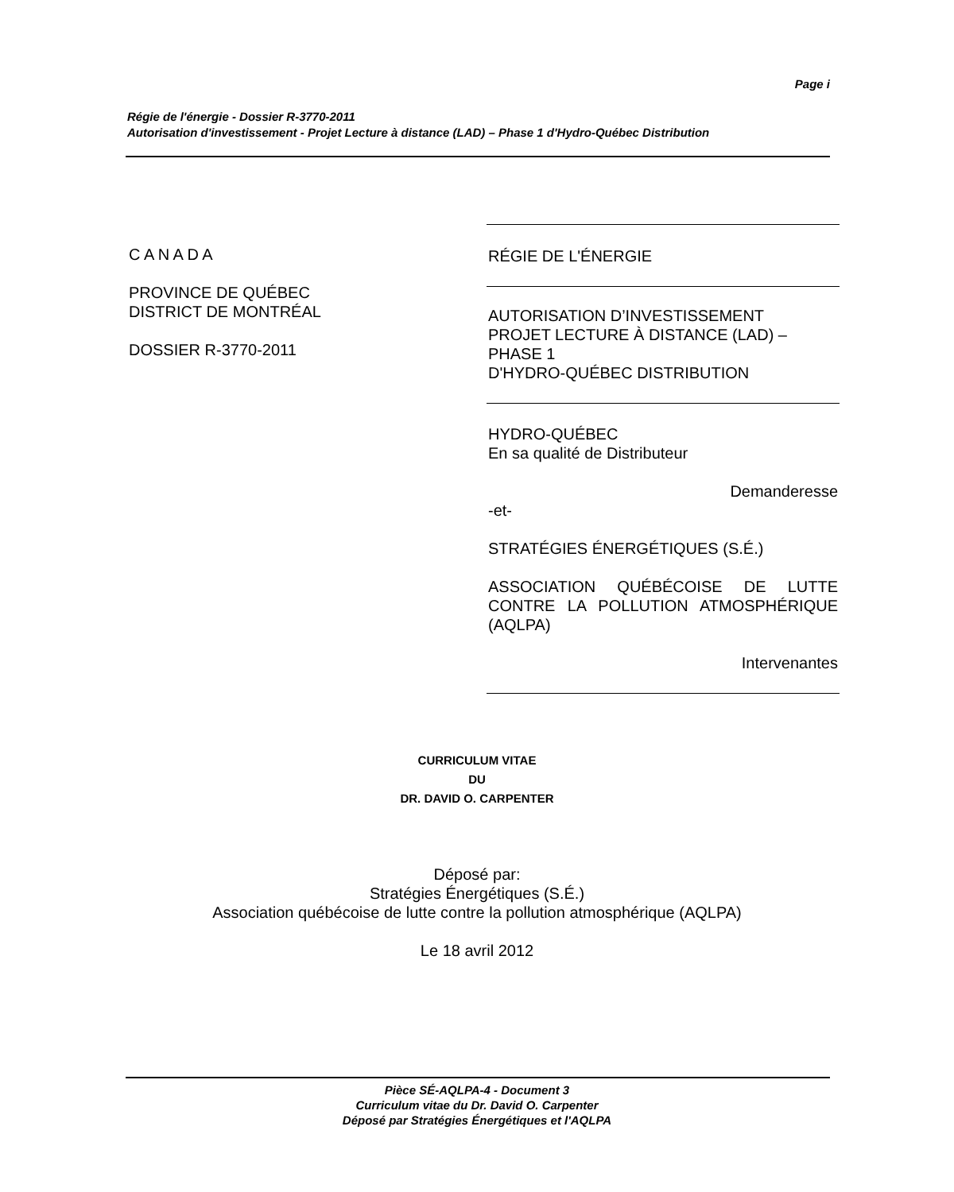Page i
Régie de l'énergie - Dossier R-3770-2011
Autorisation d'investissement - Projet Lecture à distance (LAD) – Phase 1 d'Hydro-Québec Distribution
C A N A D A
PROVINCE DE QUÉBEC
DISTRICT DE MONTRÉAL
DOSSIER R-3770-2011
RÉGIE DE L'ÉNERGIE
AUTORISATION D’INVESTISSEMENT
PROJET LECTURE À DISTANCE (LAD) –
PHASE 1
D'HYDRO-QUÉBEC DISTRIBUTION
HYDRO-QUÉBEC
En sa qualité de Distributeur
Demanderesse
-et-
STRATÉGIES ÉNERGÉTIQUES (S.É.)
ASSOCIATION QUÉBÉCOISE DE LUTTE CONTRE LA POLLUTION ATMOSPHÉRIQUE (AQLPA)
Intervenantes
CURRICULUM VITAE
DU
DR. DAVID O. CARPENTER
Déposé par:
Stratégies Énergétiques (S.É.)
Association québécoise de lutte contre la pollution atmosphérique (AQLPA)
Le 18 avril 2012
Pièce SÉ-AQLPA-4 - Document 3
Curriculum vitae du Dr. David O. Carpenter
Déposé par Stratégies Énergétiques et l'AQLPA